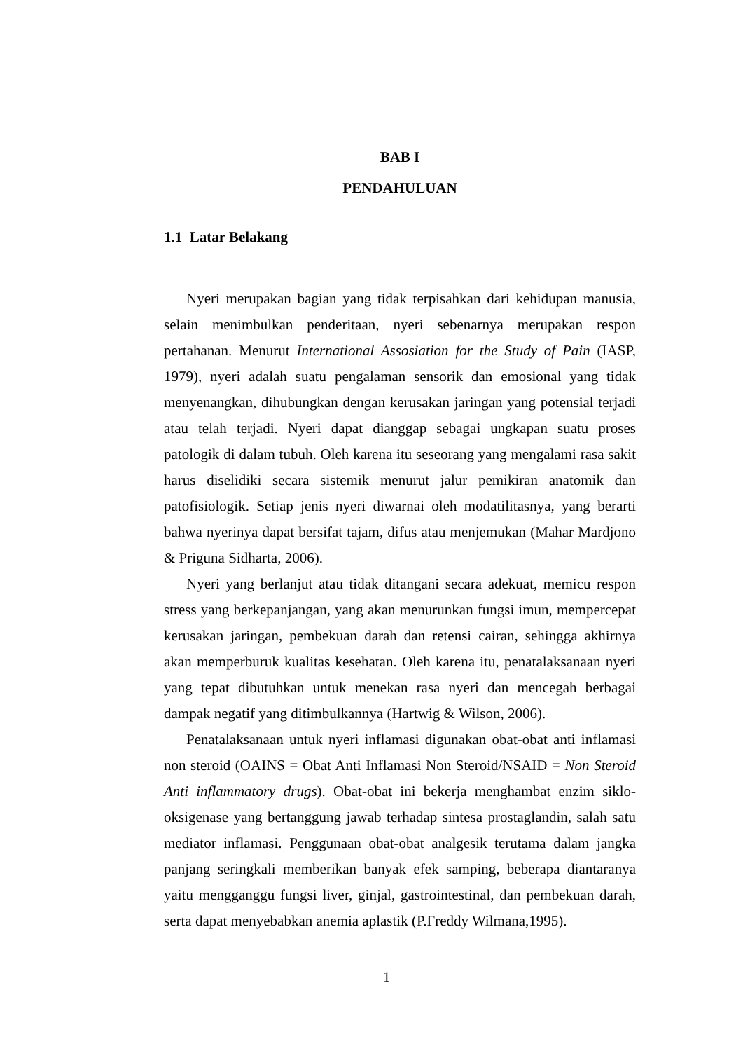BAB I
PENDAHULUAN
1.1 Latar Belakang
Nyeri merupakan bagian yang tidak terpisahkan dari kehidupan manusia, selain menimbulkan penderitaan, nyeri sebenarnya merupakan respon pertahanan. Menurut International Assosiation for the Study of Pain (IASP, 1979), nyeri adalah suatu pengalaman sensorik dan emosional yang tidak menyenangkan, dihubungkan dengan kerusakan jaringan yang potensial terjadi atau telah terjadi. Nyeri dapat dianggap sebagai ungkapan suatu proses patologik di dalam tubuh. Oleh karena itu seseorang yang mengalami rasa sakit harus diselidiki secara sistemik menurut jalur pemikiran anatomik dan patofisiologik. Setiap jenis nyeri diwarnai oleh modatilitasnya, yang berarti bahwa nyerinya dapat bersifat tajam, difus atau menjemukan (Mahar Mardjono & Priguna Sidharta, 2006).
Nyeri yang berlanjut atau tidak ditangani secara adekuat, memicu respon stress yang berkepanjangan, yang akan menurunkan fungsi imun, mempercepat kerusakan jaringan, pembekuan darah dan retensi cairan, sehingga akhirnya akan memperburuk kualitas kesehatan. Oleh karena itu, penatalaksanaan nyeri yang tepat dibutuhkan untuk menekan rasa nyeri dan mencegah berbagai dampak negatif yang ditimbulkannya (Hartwig & Wilson, 2006).
Penatalaksanaan untuk nyeri inflamasi digunakan obat-obat anti inflamasi non steroid (OAINS = Obat Anti Inflamasi Non Steroid/NSAID = Non Steroid Anti inflammatory drugs). Obat-obat ini bekerja menghambat enzim siklo-oksigenase yang bertanggung jawab terhadap sintesa prostaglandin, salah satu mediator inflamasi. Penggunaan obat-obat analgesik terutama dalam jangka panjang seringkali memberikan banyak efek samping, beberapa diantaranya yaitu mengganggu fungsi liver, ginjal, gastrointestinal, dan pembekuan darah, serta dapat menyebabkan anemia aplastik (P.Freddy Wilmana,1995).
1